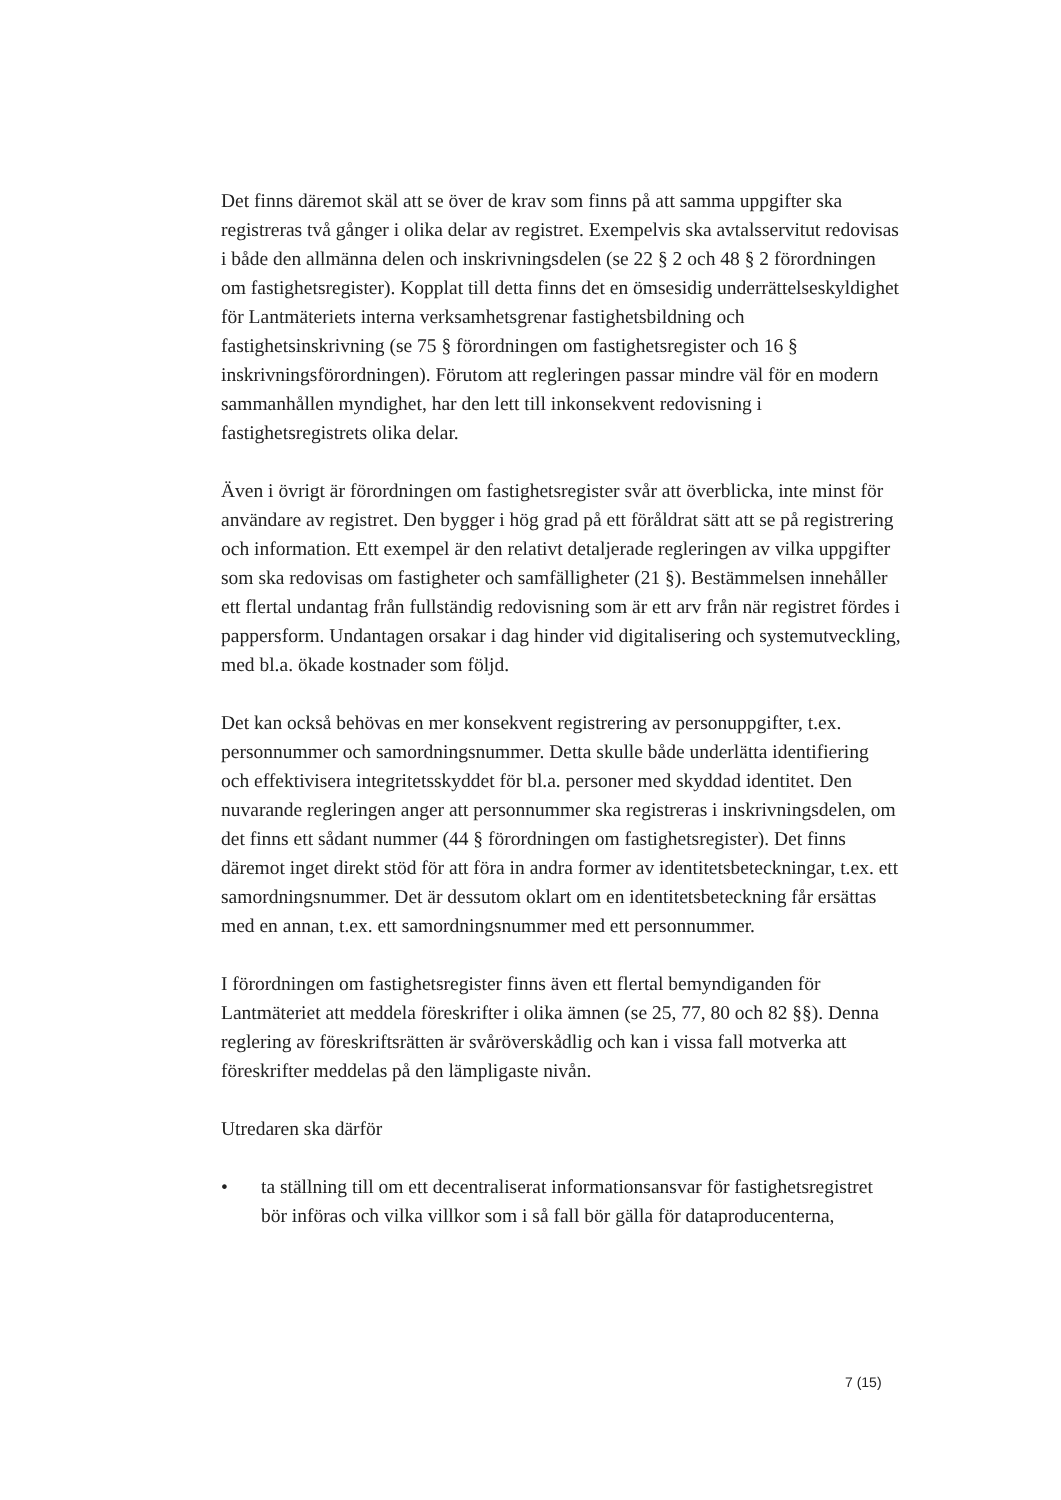Det finns däremot skäl att se över de krav som finns på att samma uppgifter ska registreras två gånger i olika delar av registret. Exempelvis ska avtals­servitut redovisas i både den allmänna delen och inskrivningsdelen (se 22 § 2 och 48 § 2 förordningen om fastighetsregister). Kopplat till detta finns det en ömsesidig underrättelseskyldighet för Lantmäteriets interna verksamhets­grenar fastighetsbildning och fastighetsinskrivning (se 75 § förordningen om fastighetsregister och 16 § inskrivningsförordningen). Förutom att regleringen passar mindre väl för en modern sammanhållen myndighet, har den lett till inkonsekvent redovisning i fastighetsregistrets olika delar.
Även i övrigt är förordningen om fastighetsregister svår att överblicka, inte minst för användare av registret. Den bygger i hög grad på ett föråldrat sätt att se på registrering och information. Ett exempel är den relativt detaljerade regleringen av vilka uppgifter som ska redovisas om fastigheter och sam­fälligheter (21 §). Bestämmelsen innehåller ett flertal undantag från full­ständig redovisning som är ett arv från när registret fördes i pappersform. Undantagen orsakar i dag hinder vid digitalisering och systemutveckling, med bl.a. ökade kostnader som följd.
Det kan också behövas en mer konsekvent registrering av personuppgifter, t.ex. personnummer och samordningsnummer. Detta skulle både underlätta identifiering och effektivisera integritetsskyddet för bl.a. personer med skyddad identitet. Den nuvarande regleringen anger att personnummer ska registreras i inskrivningsdelen, om det finns ett sådant nummer (44 § förord­ningen om fastighetsregister). Det finns däremot inget direkt stöd för att föra in andra former av identitetsbeteckningar, t.ex. ett samordningsnummer. Det är dessutom oklart om en identitetsbeteckning får ersättas med en annan, t.ex. ett samordningsnummer med ett personnummer.
I förordningen om fastighetsregister finns även ett flertal bemyndiganden för Lantmäteriet att meddela föreskrifter i olika ämnen (se 25, 77, 80 och 82 §§). Denna reglering av föreskriftsrätten är svåröverskådlig och kan i vissa fall motverka att föreskrifter meddelas på den lämpligaste nivån.
Utredaren ska därför
• ta ställning till om ett decentraliserat informationsansvar för fastighets­registret bör införas och vilka villkor som i så fall bör gälla för datapro­ducenterna,
7 (15)